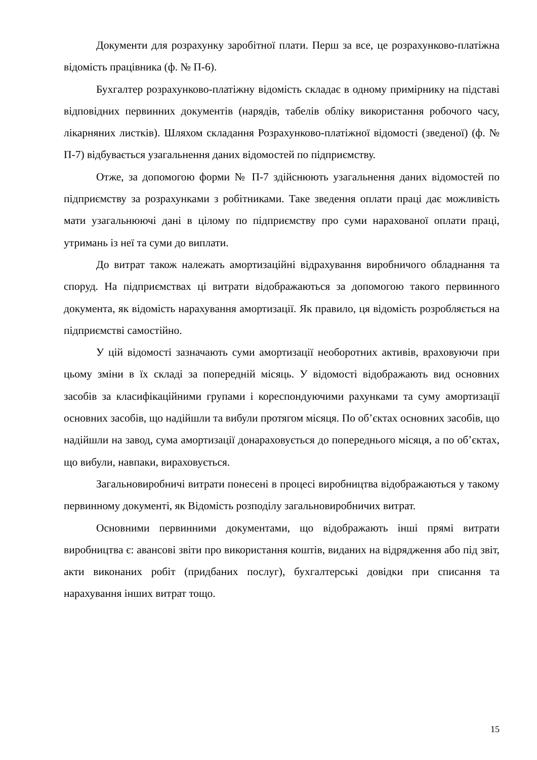Документи для розрахунку заробітної плати. Перш за все, це розрахунково-платіжна відомість працівника (ф. № П-6).
Бухгалтер розрахунково-платіжну відомість складає в одному примірнику на підставі відповідних первинних документів (нарядів, табелів обліку використання робочого часу, лікарняних листків). Шляхом складання Розрахунково-платіжної відомості (зведеної) (ф. № П-7) відбувається узагальнення даних відомостей по підприємству.
Отже, за допомогою форми № П-7 здійснюють узагальнення даних відомостей по підприємству за розрахунками з робітниками. Таке зведення оплати праці дає можливість мати узагальнюючі дані в цілому по підприємству про суми нарахованої оплати праці, утримань із неї та суми до виплати.
До витрат також належать амортизаційні відрахування виробничого обладнання та споруд. На підприємствах ці витрати відображаються за допомогою такого первинного документа, як відомість нарахування амортизації. Як правило, ця відомість розробляється на підприємстві самостійно.
У цій відомості зазначають суми амортизації необоротних активів, враховуючи при цьому зміни в їх складі за попередній місяць. У відомості відображають вид основних засобів за класифікаційними групами і кореспондуючими рахунками та суму амортизації основних засобів, що надійшли та вибули протягом місяця. По об’єктах основних засобів, що надійшли на завод, сума амортизації донараховується до попереднього місяця, а по об’єктах, що вибули, навпаки, вираховується.
Загальновиробничі витрати понесені в процесі виробництва відображаються у такому первинному документі, як Відомість розподілу загальновиробничих витрат.
Основними первинними документами, що відображають інші прямі витрати виробництва є: авансові звіти про використання коштів, виданих на відрядження або під звіт, акти виконаних робіт (придбаних послуг), бухгалтерські довідки при списання та нарахування інших витрат тощо.
15